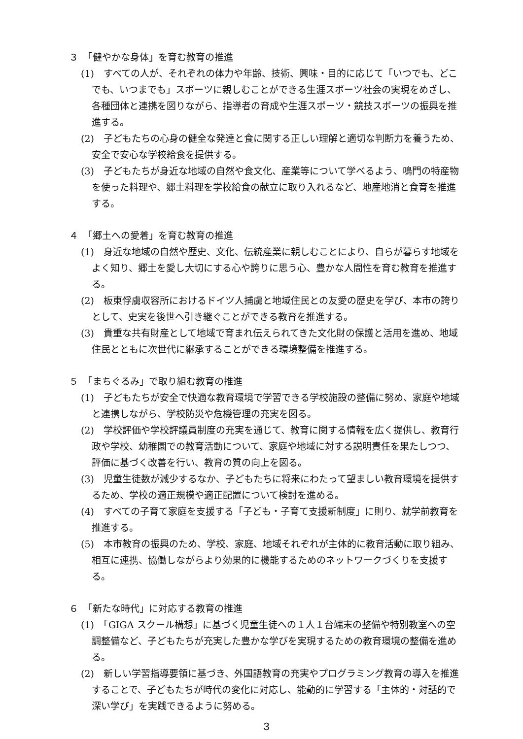３　「健やかな身体」を育む教育の推進
(1)　すべての人が、それぞれの体力や年齢、技術、興味・目的に応じて「いつでも、どこでも、いつまでも」スポーツに親しむことができる生涯スポーツ社会の実現をめざし、各種団体と連携を図りながら、指導者の育成や生涯スポーツ・競技スポーツの振興を推進する。
(2)　子どもたちの心身の健全な発達と食に関する正しい理解と適切な判断力を養うため、安全で安心な学校給食を提供する。
(3)　子どもたちが身近な地域の自然や食文化、産業等について学べるよう、鳴門の特産物を使った料理や、郷土料理を学校給食の献立に取り入れるなど、地産地消と食育を推進する。
４　「郷土への愛着」を育む教育の推進
(1)　身近な地域の自然や歴史、文化、伝統産業に親しむことにより、自らが暮らす地域をよく知り、郷土を愛し大切にする心や誇りに思う心、豊かな人間性を育む教育を推進する。
(2)　板東俘虜収容所におけるドイツ人捕虜と地域住民との友愛の歴史を学び、本市の誇りとして、史実を後世へ引き継ぐことができる教育を推進する。
(3)　貴重な共有財産として地域で育まれ伝えられてきた文化財の保護と活用を進め、地域住民とともに次世代に継承することができる環境整備を推進する。
５　「まちぐるみ」で取り組む教育の推進
(1)　子どもたちが安全で快適な教育環境で学習できる学校施設の整備に努め、家庭や地域と連携しながら、学校防災や危機管理の充実を図る。
(2)　学校評価や学校評議員制度の充実を通じて、教育に関する情報を広く提供し、教育行政や学校、幼稚園での教育活動について、家庭や地域に対する説明責任を果たしつつ、評価に基づく改善を行い、教育の質の向上を図る。
(3)　児童生徒数が減少するなか、子どもたちに将来にわたって望ましい教育環境を提供するため、学校の適正規模や適正配置について検討を進める。
(4)　すべての子育て家庭を支援する「子ども・子育て支援新制度」に則り、就学前教育を推進する。
(5)　本市教育の振興のため、学校、家庭、地域それぞれが主体的に教育活動に取り組み、相互に連携、協働しながらより効果的に機能するためのネットワークづくりを支援する。
６　「新たな時代」に対応する教育の推進
(1)　「GIGA スクール構想」に基づく児童生徒への１人１台端末の整備や特別教室への空調整備など、子どもたちが充実した豊かな学びを実現するための教育環境の整備を進める。
(2)　新しい学習指導要領に基づき、外国語教育の充実やプログラミング教育の導入を推進することで、子どもたちが時代の変化に対応し、能動的に学習する「主体的・対話的で深い学び」を実践できるように努める。
3